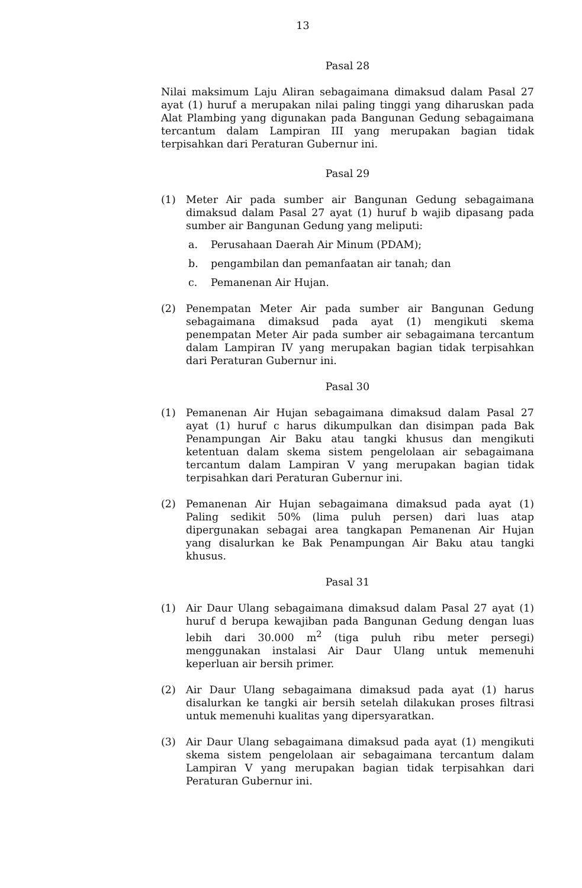13
Pasal 28
Nilai maksimum Laju Aliran sebagaimana dimaksud dalam Pasal 27 ayat (1) huruf a merupakan nilai paling tinggi yang diharuskan pada Alat Plambing yang digunakan pada Bangunan Gedung sebagaimana tercantum dalam Lampiran III yang merupakan bagian tidak terpisahkan dari Peraturan Gubernur ini.
Pasal 29
(1) Meter Air pada sumber air Bangunan Gedung sebagaimana dimaksud dalam Pasal 27 ayat (1) huruf b wajib dipasang pada sumber air Bangunan Gedung yang meliputi:
a. Perusahaan Daerah Air Minum (PDAM);
b. pengambilan dan pemanfaatan air tanah; dan
c. Pemanenan Air Hujan.
(2) Penempatan Meter Air pada sumber air Bangunan Gedung sebagaimana dimaksud pada ayat (1) mengikuti skema penempatan Meter Air pada sumber air sebagaimana tercantum dalam Lampiran IV yang merupakan bagian tidak terpisahkan dari Peraturan Gubernur ini.
Pasal 30
(1) Pemanenan Air Hujan sebagaimana dimaksud dalam Pasal 27 ayat (1) huruf c harus dikumpulkan dan disimpan pada Bak Penampungan Air Baku atau tangki khusus dan mengikuti ketentuan dalam skema sistem pengelolaan air sebagaimana tercantum dalam Lampiran V yang merupakan bagian tidak terpisahkan dari Peraturan Gubernur ini.
(2) Pemanenan Air Hujan sebagaimana dimaksud pada ayat (1) Paling sedikit 50% (lima puluh persen) dari luas atap dipergunakan sebagai area tangkapan Pemanenan Air Hujan yang disalurkan ke Bak Penampungan Air Baku atau tangki khusus.
Pasal 31
(1) Air Daur Ulang sebagaimana dimaksud dalam Pasal 27 ayat (1) huruf d berupa kewajiban pada Bangunan Gedung dengan luas lebih dari 30.000 m<sup>2</sup> (tiga puluh ribu meter persegi) menggunakan instalasi Air Daur Ulang untuk memenuhi keperluan air bersih primer.
(2) Air Daur Ulang sebagaimana dimaksud pada ayat (1) harus disalurkan ke tangki air bersih setelah dilakukan proses filtrasi untuk memenuhi kualitas yang dipersyaratkan.
(3) Air Daur Ulang sebagaimana dimaksud pada ayat (1) mengikuti skema sistem pengelolaan air sebagaimana tercantum dalam Lampiran V yang merupakan bagian tidak terpisahkan dari Peraturan Gubernur ini.